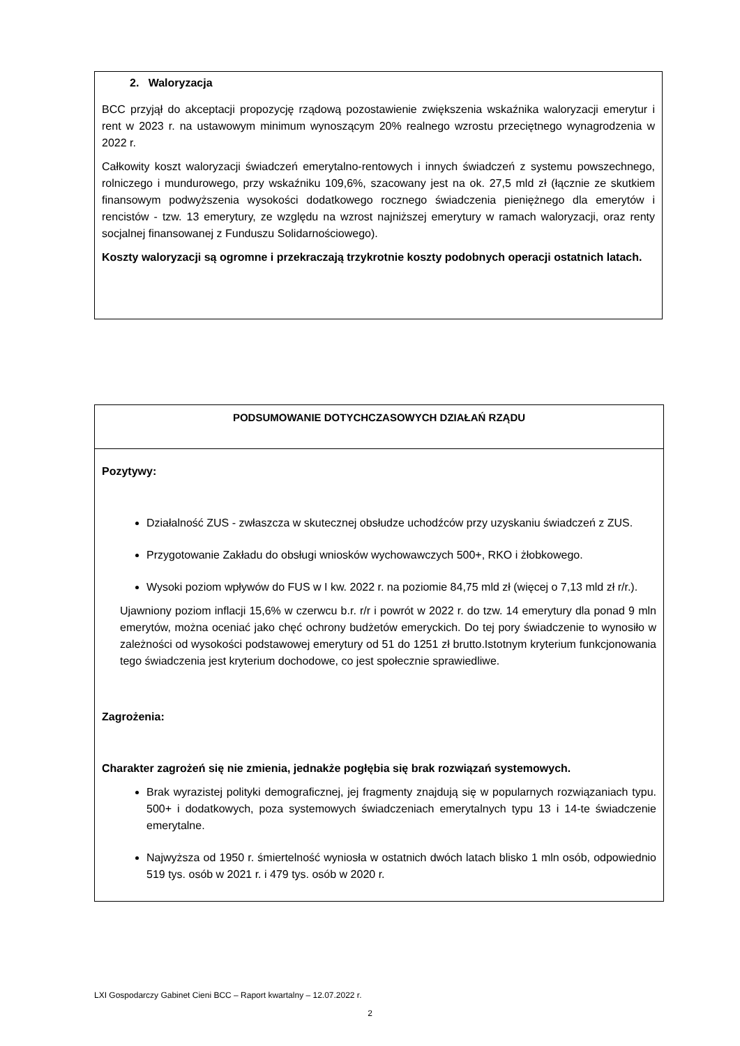2. Waloryzacja
BCC przyjął do akceptacji propozycję rządową pozostawienie zwiększenia wskaźnika waloryzacji emerytur i rent w 2023 r. na ustawowym minimum wynoszącym 20% realnego wzrostu przeciętnego wynagrodzenia w 2022 r.
Całkowity koszt waloryzacji świadczeń emerytalno-rentowych i innych świadczeń z systemu powszechnego, rolniczego i mundurowego, przy wskaźniku 109,6%, szacowany jest na ok. 27,5 mld zł (łącznie ze skutkiem finansowym podwyższenia wysokości dodatkowego rocznego świadczenia pieniężnego dla emerytów i rencistów - tzw. 13 emerytury, ze względu na wzrost najniższej emerytury w ramach waloryzacji, oraz renty socjalnej finansowanej z Funduszu Solidarnościowego).
Koszty waloryzacji są ogromne i przekraczają trzykrotnie koszty podobnych operacji ostatnich latach.
| PODSUMOWANIE DOTYCHCZASOWYCH DZIAŁAŃ RZĄDU |
| --- |
| Pozytywy: Działalność ZUS - zwłaszcza w skutecznej obsłudze uchodźców przy uzyskaniu świadczeń z ZUS. Przygotowanie Zakładu do obsługi wniosków wychowawczych 500+, RKO i żłobkowego. Wysoki poziom wpływów do FUS w I kw. 2022 r. na poziomie 84,75 mld zł (więcej o 7,13 mld zł r/r.). Ujawniony poziom inflacji 15,6% w czerwcu b.r. r/r i powrót w 2022 r. do tzw. 14 emerytury dla ponad 9 mln emerytów, można oceniać jako chęć ochrony budżetów emeryckich. Do tej pory świadczenie to wynosiło w zależności od wysokości podstawowej emerytury od 51 do 1251 zł brutto.Istotnym kryterium funkcjonowania tego świadczenia jest kryterium dochodowe, co jest społecznie sprawiedliwe. Zagrożenia: Charakter zagrożeń się nie zmienia, jednakże pogłębia się brak rozwiązań systemowych. Brak wyrazistej polityki demograficznej, jej fragmenty znajdują się w popularnych rozwiązaniach typu. 500+ i dodatkowych, poza systemowych świadczeniach emerytalnych typu 13 i 14-te świadczenie emerytalne. Najwyższa od 1950 r. śmiertelność wyniosła w ostatnich dwóch latach blisko 1 mln osób, odpowiednio 519 tys. osób w 2021 r. i 479 tys. osób w 2020 r. |
LXI Gospodarczy Gabinet Cieni BCC – Raport kwartalny – 12.07.2022 r.
2